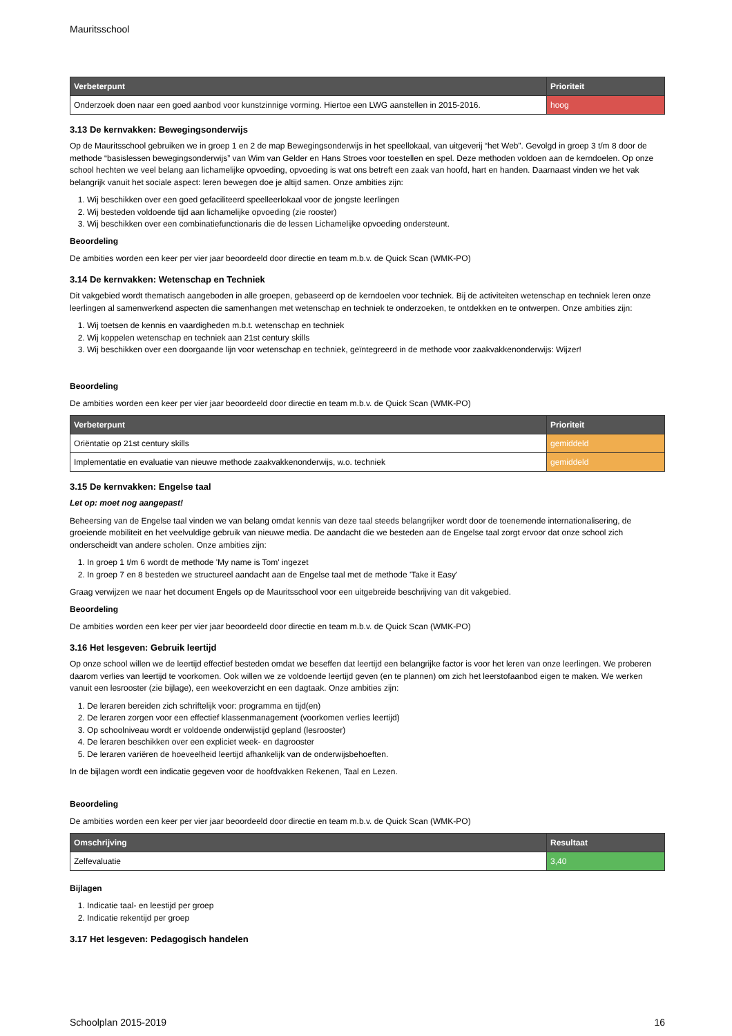Mauritsschool
| Verbeterpunt | Prioriteit |
| --- | --- |
| Onderzoek doen naar een goed aanbod voor kunstzinnige vorming. Hiertoe een LWG aanstellen in 2015-2016. | hoog |
3.13 De kernvakken: Bewegingsonderwijs
Op de Mauritsschool gebruiken we in groep 1 en 2 de map Bewegingsonderwijs in het speellokaal, van uitgeverij “het Web”. Gevolgd in groep 3 t/m 8 door de methode “basislessen bewegingsonderwijs” van Wim van Gelder en Hans Stroes voor toestellen en spel. Deze methoden voldoen aan de kerndoelen. Op onze school hechten we veel belang aan lichamelijke opvoeding, opvoeding is wat ons betreft een zaak van hoofd, hart en handen. Daarnaast vinden we het vak belangrijk vanuit het sociale aspect: leren bewegen doe je altijd samen. Onze ambities zijn:
1. Wij beschikken over een goed gefaciliteerd speelleerlokaal voor de jongste leerlingen
2. Wij besteden voldoende tijd aan lichamelijke opvoeding (zie rooster)
3. Wij beschikken over een combinatiefunctionaris die de lessen Lichamelijke opvoeding ondersteunt.
Beoordeling
De ambities worden een keer per vier jaar beoordeeld door directie en team m.b.v. de Quick Scan (WMK-PO)
3.14 De kernvakken: Wetenschap en Techniek
Dit vakgebied wordt thematisch aangeboden in alle groepen, gebaseerd op de kerndoelen voor techniek. Bij de activiteiten wetenschap en techniek leren onze leerlingen al samenwerkend aspecten die samenhangen met wetenschap en techniek te onderzoeken, te ontdekken en te ontwerpen. Onze ambities zijn:
1. Wij toetsen de kennis en vaardigheden m.b.t. wetenschap en techniek
2. Wij koppelen wetenschap en techniek aan 21st century skills
3. Wij beschikken over een doorgaande lijn voor wetenschap en techniek, geïntegreerd in de methode voor zaakvakkenonderwijs: Wijzer!
Beoordeling
De ambities worden een keer per vier jaar beoordeeld door directie en team m.b.v. de Quick Scan (WMK-PO)
| Verbeterpunt | Prioriteit |
| --- | --- |
| Oriëntatie op 21st century skills | gemiddeld |
| Implementatie en evaluatie van nieuwe methode zaakvakkenonderwijs, w.o. techniek | gemiddeld |
3.15 De kernvakken: Engelse taal
Let op: moet nog aangepast!
Beheersing van de Engelse taal vinden we van belang omdat kennis van deze taal steeds belangrijker wordt door de toenemende internationalisering, de groeiende mobiliteit en het veelvuldige gebruik van nieuwe media. De aandacht die we besteden aan de Engelse taal zorgt ervoor dat onze school zich onderscheidt van andere scholen. Onze ambities zijn:
1. In groep 1 t/m 6 wordt de methode 'My name is Tom' ingezet
2. In groep 7 en 8 besteden we structureel aandacht aan de Engelse taal met de methode 'Take it Easy'
Graag verwijzen we naar het document Engels op de Mauritsschool voor een uitgebreide beschrijving van dit vakgebied.
Beoordeling
De ambities worden een keer per vier jaar beoordeeld door directie en team m.b.v. de Quick Scan (WMK-PO)
3.16 Het lesgeven: Gebruik leertijd
Op onze school willen we de leertijd effectief besteden omdat we beseffen dat leertijd een belangrijke factor is voor het leren van onze leerlingen. We proberen daarom verlies van leertijd te voorkomen. Ook willen we ze voldoende leertijd geven (en te plannen) om zich het leerstofaanbod eigen te maken. We werken vanuit een lesrooster (zie bijlage), een weekoverzicht en een dagtaak. Onze ambities zijn:
1. De leraren bereiden zich schriftelijk voor: programma en tijd(en)
2. De leraren zorgen voor een effectief klassenmanagement (voorkomen verlies leertijd)
3. Op schoolniveau wordt er voldoende onderwijstijd gepland (lesrooster)
4. De leraren beschikken over een expliciet week- en dagrooster
5. De leraren variëren de hoeveelheid leertijd afhankelijk van de onderwijsbehoeften.
In de bijlagen wordt een indicatie gegeven voor de hoofdvakken Rekenen, Taal en Lezen.
Beoordeling
De ambities worden een keer per vier jaar beoordeeld door directie en team m.b.v. de Quick Scan (WMK-PO)
| Omschrijving | Resultaat |
| --- | --- |
| Zelfevaluatie | 3,40 |
Bijlagen
1. Indicatie taal- en leestijd per groep
2. Indicatie rekentijd per groep
3.17 Het lesgeven: Pedagogisch handelen
Schoolplan 2015-2019 16